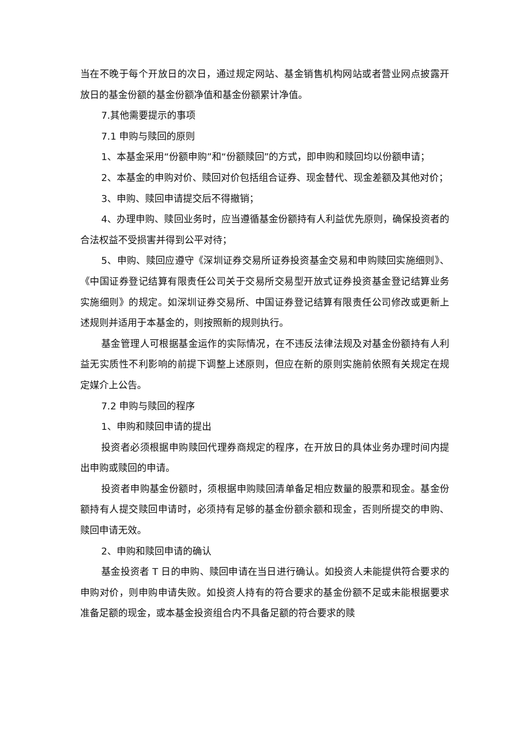当在不晚于每个开放日的次日，通过规定网站、基金销售机构网站或者营业网点披露开放日的基金份额的基金份额净值和基金份额累计净值。
7.其他需要提示的事项
7.1 申购与赎回的原则
1、本基金采用“份额申购”和“份额赎回”的方式，即申购和赎回均以份额申请；
2、本基金的申购对价、赎回对价包括组合证券、现金替代、现金差额及其他对价；
3、申购、赎回申请提交后不得撤销；
4、办理申购、赎回业务时，应当遵循基金份额持有人利益优先原则，确保投资者的合法权益不受损害并得到公平对待；
5、申购、赎回应遵守《深圳证券交易所证券投资基金交易和申购赎回实施细则》、《中国证券登记结算有限责任公司关于交易所交易型开放式证券投资基金登记结算业务实施细则》的规定。如深圳证券交易所、中国证券登记结算有限责任公司修改或更新上述规则并适用于本基金的，则按照新的规则执行。
基金管理人可根据基金运作的实际情况，在不违反法律法规及对基金份额持有人利益无实质性不利影响的前提下调整上述原则，但应在新的原则实施前依照有关规定在规定媒介上公告。
7.2 申购与赎回的程序
1、申购和赎回申请的提出
投资者必须根据申购赎回代理券商规定的程序，在开放日的具体业务办理时间内提出申购或赎回的申请。
投资者申购基金份额时，须根据申购赎回清单备足相应数量的股票和现金。基金份额持有人提交赎回申请时，必须持有足够的基金份额余额和现金，否则所提交的申购、赎回申请无效。
2、申购和赎回申请的确认
基金投资者 T 日的申购、赎回申请在当日进行确认。如投资人未能提供符合要求的申购对价，则申购申请失败。如投资人持有的符合要求的基金份额不足或未能根据要求准备足额的现金，或本基金投资组合内不具备足额的符合要求的赎